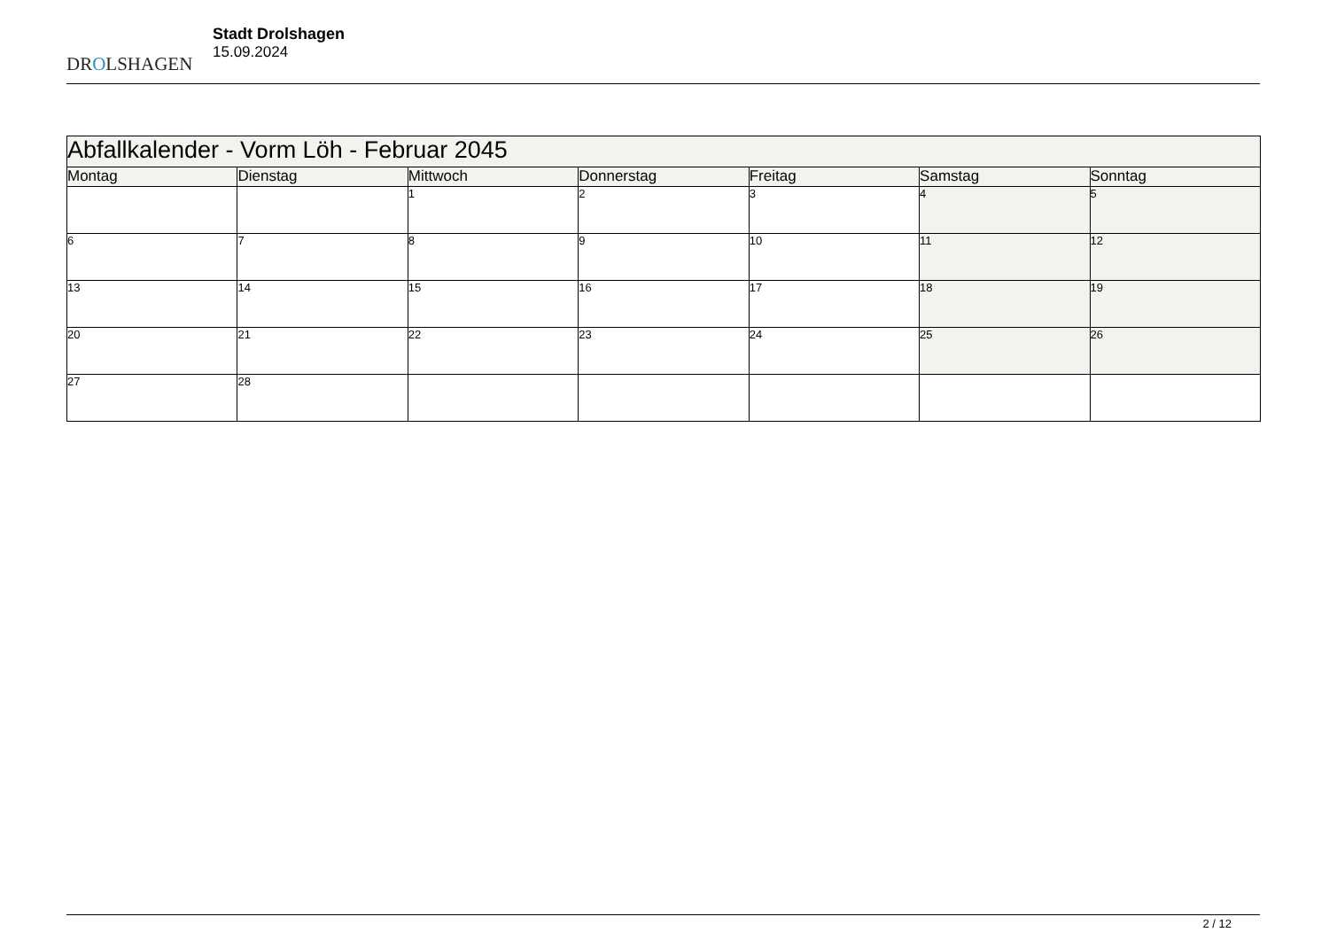DROLSHAGEN
Stadt Drolshagen
15.09.2024
| Abfallkalender - Vorm Löh - Februar 2045 | | | | | | |
| Montag | Dienstag | Mittwoch | Donnerstag | Freitag | Samstag | Sonntag |
| | | 1 | 2 | 3 | 4 | 5 |
| 6 | 7 | 8 | 9 | 10 | 11 | 12 |
| 13 | 14 | 15 | 16 | 17 | 18 | 19 |
| 20 | 21 | 22 | 23 | 24 | 25 | 26 |
| 27 | 28 | | | | | |
2 / 12